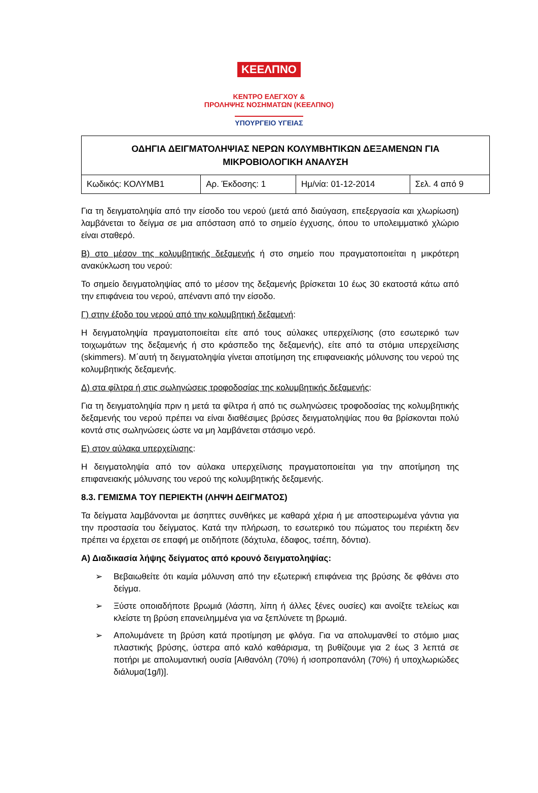ΚΕΕΛΠΝΟ
ΚΕΝΤΡΟ ΕΛΕΓΧΟΥ &
ΠΡΟΛΗΨΗΣ ΝΟΣΗΜΑΤΩΝ (ΚΕΕΛΠΝΟ)
ΥΠΟΥΡΓΕΙΟ ΥΓΕΙΑΣ
| ΟΔΗΓΙΑ ΔΕΙΓΜΑΤΟΛΗΨΙΑΣ ΝΕΡΩΝ ΚΟΛΥΜΒΗΤΙΚΩΝ ΔΕΞΑΜΕΝΩΝ ΓΙΑ ΜΙΚΡΟΒΙΟΛΟΓΙΚΗ ΑΝΑΛΥΣΗ | | | |
| Κωδικός: ΚΟΛΥΜΒ1 | Αρ. Έκδοσης: 1 | Ημ/νία: 01-12-2014 | Σελ. 4 από 9 |
Για τη δειγματοληψία από την είσοδο του νερού (μετά από διαύγαση, επεξεργασία και χλωρίωση) λαμβάνεται το δείγμα σε μια απόσταση από το σημείο έγχυσης, όπου το υπολειμματικό χλώριο είναι σταθερό.
Β) στο μέσον της κολυμβητικής δεξαμενής ή στο σημείο που πραγματοποιείται η μικρότερη ανακύκλωση του νερού:
Το σημείο δειγματοληψίας από το μέσον της δεξαμενής βρίσκεται 10 έως 30 εκατοστά κάτω από την επιφάνεια του νερού, απέναντι από την είσοδο.
Γ) στην έξοδο του νερού από την κολυμβητική δεξαμενή:
Η δειγματοληψία πραγματοποιείται είτε από τους αύλακες υπερχείλισης (στο εσωτερικό των τοιχωμάτων της δεξαμενής ή στο κράσπεδο της δεξαμενής), είτε από τα στόμια υπερχείλισης (skimmers). Μ΄αυτή τη δειγματοληψία γίνεται αποτίμηση της επιφανειακής μόλυνσης του νερού της κολυμβητικής δεξαμενής.
Δ) στα φίλτρα ή στις σωληνώσεις τροφοδοσίας της κολυμβητικής δεξαμενής:
Για τη δειγματοληψία πριν η μετά τα φίλτρα ή από τις σωληνώσεις τροφοδοσίας της κολυμβητικής δεξαμενής του νερού πρέπει να είναι διαθέσιμες βρύσες δειγματοληψίας που θα βρίσκονται πολύ κοντά στις σωληνώσεις ώστε να μη λαμβάνεται στάσιμο νερό.
Ε) στον αύλακα υπερχείλισης:
Η δειγματοληψία από τον αύλακα υπερχείλισης πραγματοποιείται για την αποτίμηση της επιφανειακής μόλυνσης του νερού της κολυμβητικής δεξαμενής.
8.3. ΓΕΜΙΣΜΑ ΤΟΥ ΠΕΡΙΕΚΤΗ (ΛΗΨΗ ΔΕΙΓΜΑΤΟΣ)
Τα δείγματα λαμβάνονται με άσηπτες συνθήκες με καθαρά χέρια ή με αποστειρωμένα γάντια για την προστασία του δείγματος. Κατά την πλήρωση, το εσωτερικό του πώματος του περιέκτη δεν πρέπει να έρχεται σε επαφή με οτιδήποτε (δάχτυλα, έδαφος, τσέπη, δόντια).
Α) Διαδικασία λήψης δείγματος από κρουνό δειγματοληψίας:
➢ Βεβαιωθείτε ότι καμία μόλυνση από την εξωτερική επιφάνεια της βρύσης δε φθάνει στο δείγμα.
➢ Ξύστε οποιαδήποτε βρωμιά (λάσπη, λίπη ή άλλες ξένες ουσίες) και ανοίξτε τελείως και κλείστε τη βρύση επανειλημμένα για να ξεπλύνετε τη βρωμιά.
➢ Απολυμάνετε τη βρύση κατά προτίμηση με φλόγα. Για να απολυμανθεί το στόμιο μιας πλαστικής βρύσης, ύστερα από καλό καθάρισμα, τη βυθίζουμε για 2 έως 3 λεπτά σε ποτήρι με απολυμαντική ουσία [Αιθανόλη (70%) ή ισοπροπανόλη (70%) ή υποχλωριώδες διάλυμα(1g/l)].